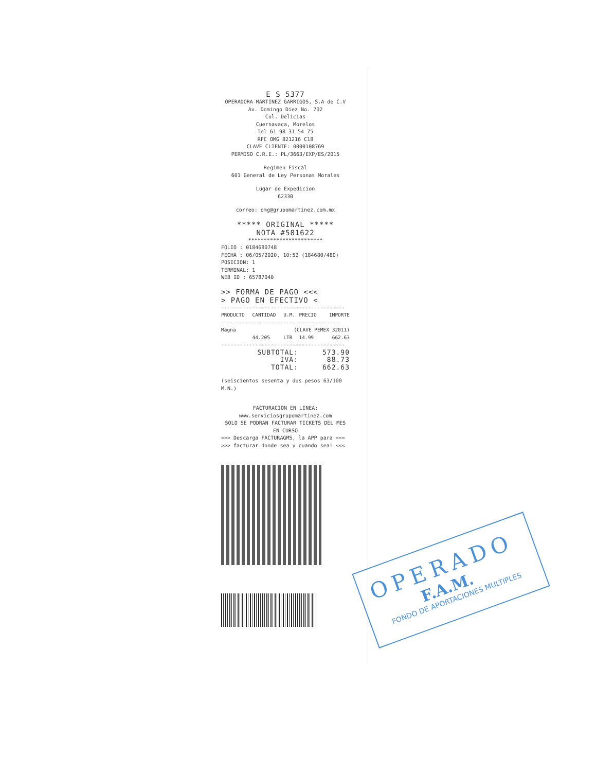E S 5377
OPERADORA MARTINEZ GARRIGOS, S.A de C.V
Av. Domingo Diez No. 702
Col. Delicias
Cuernavaca, Morelos
Tel 61 98 31 54 75
RFC OMG 821216 C18
CLAVE CLIENTE: 0000108769
PERMISO C.R.E.: PL/3663/EXP/ES/2015
Regimen Fiscal
601 General de Ley Personas Morales
Lugar de Expedicion
62330
correo: omg@grupomartinez.com.mx
***** ORIGINAL *****
NOTA #581622
************************
FOLIO : 0184680748
FECHA : 06/05/2020, 10:52 (184680/480)
POSICION: 1
TERMINAL: 1
WEB ID : 65787040
>> FORMA DE PAGO <<<
> PAGO EN EFECTIVO <
----------------------------------------
| PRODUCTO | CANTIDAD | U.M. | PRECIO | IMPORTE |
| --- | --- | --- | --- | --- |
| ---------------------------------------- | | | | |
| Magna | (CLAVE PEMEX 32011) | | | |
| | 44.205 | LTR | 14.99 | 662.63 |
----------------------------------------
| SUBTOTAL: | 573.90 |
| IVA: | 88.73 |
| TOTAL: | 662.63 |
(seiscientos sesenta y dos pesos 63/100 M.N.)
FACTURACION EN LINEA:
www.serviciosgrupomartinez.com
SOLO SE PODRAN FACTURAR TICKETS DEL MES EN CURSO
>>> Descarga FACTURAGMS, la APP para <<<
>>> facturar donde sea y cuando sea! <<<
OPERADO
F.A.M.
FONDO DE APORTACIONES MULTIPLES